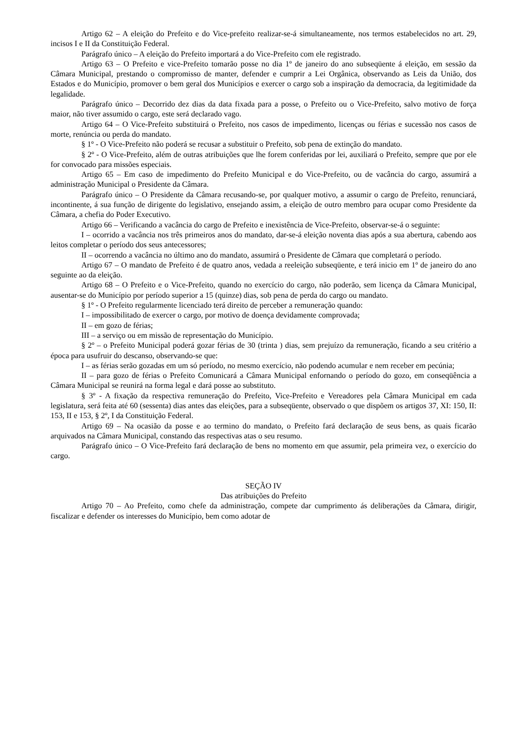Artigo 62 – A eleição do Prefeito e do Vice-prefeito realizar-se-á simultaneamente, nos termos estabelecidos no art. 29, incisos I e II da Constituição Federal.
Parágrafo único – A eleição do Prefeito importará a do Vice-Prefeito com ele registrado.
Artigo 63 – O Prefeito e vice-Prefeito tomarão posse no dia 1º de janeiro do ano subseqüente á eleição, em sessão da Câmara Municipal, prestando o compromisso de manter, defender e cumprir a Lei Orgânica, observando as Leis da União, dos Estados e do Município, promover o bem geral dos Municípios e exercer o cargo sob a inspiração da democracia, da legitimidade da legalidade.
Parágrafo único – Decorrido dez dias da data fixada para a posse, o Prefeito ou o Vice-Prefeito, salvo motivo de força maior, não tiver assumido o cargo, este será declarado vago.
Artigo 64 – O Vice-Prefeito substituirá o Prefeito, nos casos de impedimento, licenças ou férias e sucessão nos casos de morte, renúncia ou perda do mandato.
§ 1º - O Vice-Prefeito não poderá se recusar a substituir o Prefeito, sob pena de extinção do mandato.
§ 2º - O Vice-Prefeito, além de outras atribuições que lhe forem conferidas por lei, auxiliará o Prefeito, sempre que por ele for convocado para missões especiais.
Artigo 65 – Em caso de impedimento do Prefeito Municipal e do Vice-Prefeito, ou de vacância do cargo, assumirá a administração Municipal o Presidente da Câmara.
Parágrafo único – O Presidente da Câmara recusando-se, por qualquer motivo, a assumir o cargo de Prefeito, renunciará, incontinente, á sua função de dirigente do legislativo, ensejando assim, a eleição de outro membro para ocupar como Presidente da Câmara, a chefia do Poder Executivo.
Artigo 66 – Verificando a vacância do cargo de Prefeito e inexistência de Vice-Prefeito, observar-se-á o seguinte:
I – ocorrido a vacância nos três primeiros anos do mandato, dar-se-á eleição noventa dias após a sua abertura, cabendo aos leitos completar o período dos seus antecessores;
II – ocorrendo a vacância no último ano do mandato, assumirá o Presidente de Câmara que completará o período.
Artigo 67 – O mandato de Prefeito é de quatro anos, vedada a reeleição subseqüente, e terá inicio em 1º de janeiro do ano seguinte ao da eleição.
Artigo 68 – O Prefeito e o Vice-Prefeito, quando no exercício do cargo, não poderão, sem licença da Câmara Municipal, ausentar-se do Município por período superior a 15 (quinze) dias, sob pena de perda do cargo ou mandato.
§ 1º - O Prefeito regularmente licenciado terá direito de perceber a remuneração quando:
I – impossibilitado de exercer o cargo, por motivo de doença devidamente comprovada;
II – em gozo de férias;
III – a serviço ou em missão de representação do Município.
§ 2º – o Prefeito Municipal poderá gozar férias de 30 (trinta ) dias, sem prejuízo da remuneração, ficando a seu critério a época para usufruir do descanso, observando-se que:
I – as férias serão gozadas em um só período, no mesmo exercício, não podendo acumular e nem receber em pecúnia;
II – para gozo de férias o Prefeito Comunicará a Câmara Municipal enfornando o período do gozo, em conseqüência a Câmara Municipal se reunirá na forma legal e dará posse ao substituto.
§ 3º - A fixação da respectiva remuneração do Prefeito, Vice-Prefeito e Vereadores pela Câmara Municipal em cada legislatura, será feita até 60 (sessenta) dias antes das eleições, para a subseqüente, observado o que dispõem os artigos 37, XI: 150, II: 153, II e 153, § 2º, I da Constituição Federal.
Artigo 69 – Na ocasião da posse e ao termino do mandato, o Prefeito fará declaração de seus bens, as quais ficarão arquivados na Câmara Municipal, constando das respectivas atas o seu resumo.
Parágrafo único – O Vice-Prefeito fará declaração de bens no momento em que assumir, pela primeira vez, o exercício do cargo.
SEÇÃO IV
Das atribuições do Prefeito
Artigo 70 – Ao Prefeito, como chefe da administração, compete dar cumprimento ás deliberações da Câmara, dirigir, fiscalizar e defender os interesses do Município, bem como adotar de